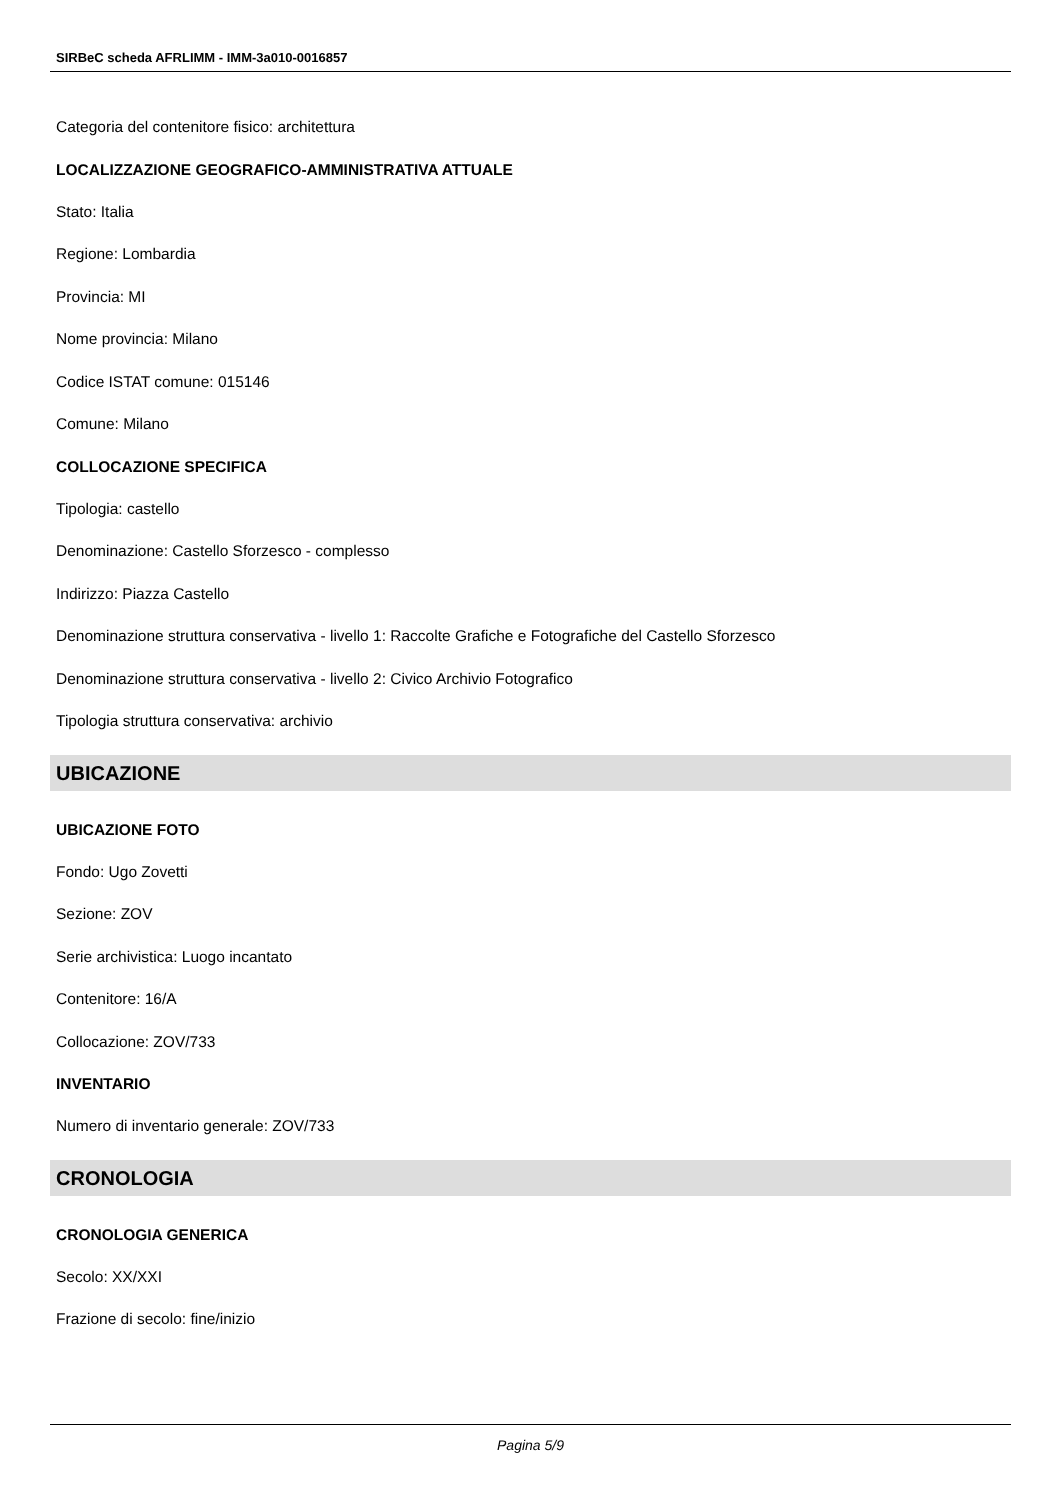SIRBeC scheda AFRLIMM - IMM-3a010-0016857
Categoria del contenitore fisico: architettura
LOCALIZZAZIONE GEOGRAFICO-AMMINISTRATIVA ATTUALE
Stato: Italia
Regione: Lombardia
Provincia: MI
Nome provincia: Milano
Codice ISTAT comune: 015146
Comune: Milano
COLLOCAZIONE SPECIFICA
Tipologia: castello
Denominazione: Castello Sforzesco - complesso
Indirizzo: Piazza Castello
Denominazione struttura conservativa - livello 1: Raccolte Grafiche e Fotografiche del Castello Sforzesco
Denominazione struttura conservativa - livello 2: Civico Archivio Fotografico
Tipologia struttura conservativa: archivio
UBICAZIONE
UBICAZIONE FOTO
Fondo: Ugo Zovetti
Sezione: ZOV
Serie archivistica: Luogo incantato
Contenitore: 16/A
Collocazione: ZOV/733
INVENTARIO
Numero di inventario generale: ZOV/733
CRONOLOGIA
CRONOLOGIA GENERICA
Secolo: XX/XXI
Frazione di secolo: fine/inizio
Pagina 5/9